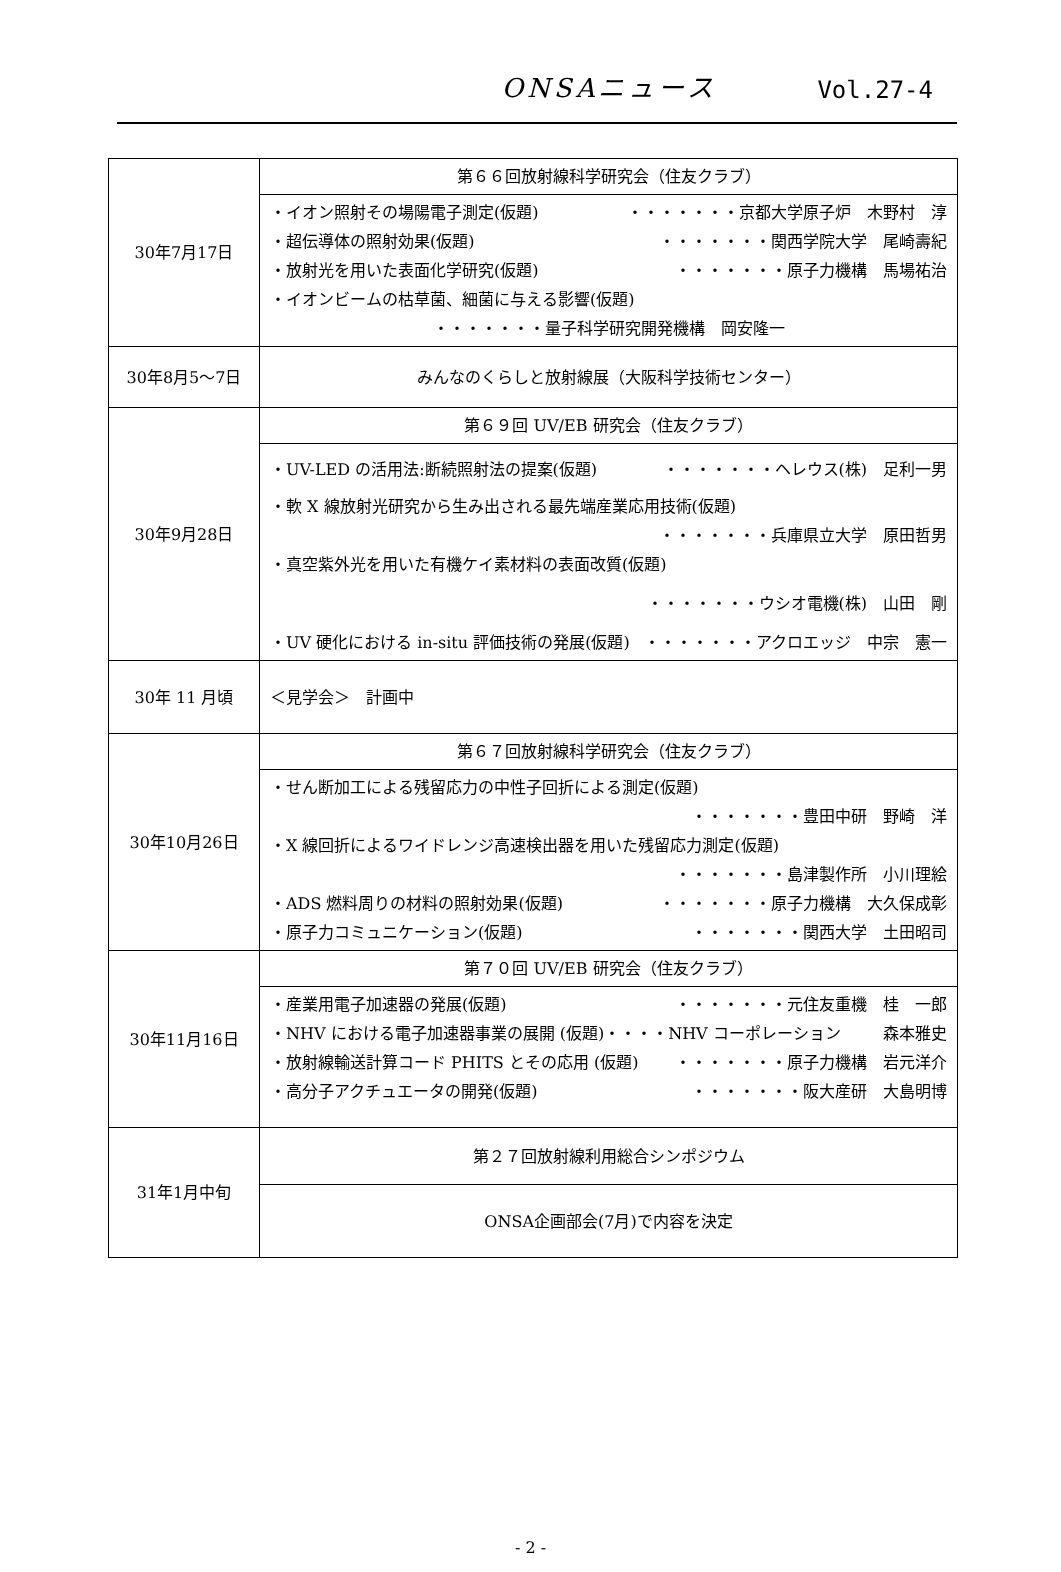ONSAニュース Vol.27-4
| 30年7月17日 | 第６６回放射線科学研究会（住友クラブ） |
| | ・イオン照射その場陽電子測定(仮題) ・・・・・・・京都大学原子炉 木野村 淳 ・超伝導体の照射効果(仮題) ・・・・・・・関西学院大学 尾崎壽紀 ・放射光を用いた表面化学研究(仮題) ・・・・・・・原子力機構 馬場祐治 ・イオンビームの枯草菌、細菌に与える影響(仮題) ・・・・・・・量子科学研究開発機構 岡安隆一 |
| 30年8月5～7日 | みんなのくらしと放射線展（大阪科学技術センター） |
| 30年9月28日 | 第６９回 UV/EB 研究会（住友クラブ） |
| | ・UV-LED の活用法:断続照射法の提案(仮題) ・・・・・・・ヘレウス(株) 足利一男 ・軟 X 線放射光研究から生み出される最先端産業応用技術(仮題) ・・・・・・・兵庫県立大学 原田哲男 ・真空紫外光を用いた有機ケイ素材料の表面改質(仮題) ・・・・・・・ウシオ電機(株) 山田 剛 ・UV 硬化における in-situ 評価技術の発展(仮題) ・・・・・・・アクロエッジ 中宗 憲一 |
| 30年 11 月頃 | ＜見学会＞ 計画中 |
| 30年10月26日 | 第６７回放射線科学研究会（住友クラブ） |
| | ・せん断加工による残留応力の中性子回折による測定(仮題) ・・・・・・・豊田中研 野崎 洋 ・X 線回折によるワイドレンジ高速検出器を用いた残留応力測定(仮題) ・・・・・・・島津製作所 小川理絵 ・ADS 燃料周りの材料の照射効果(仮題) ・・・・・・・原子力機構 大久保成彰 ・原子力コミュニケーション(仮題) ・・・・・・・関西大学 土田昭司 |
| 30年11月16日 | 第７０回 UV/EB 研究会（住友クラブ） |
| | ・産業用電子加速器の発展(仮題) ・・・・・・・元住友重機 桂 一郎 ・NHV における電子加速器事業の展開 (仮題)・・・・NHV コーポレーション 森本雅史 ・放射線輸送計算コード PHITS とその応用 (仮題) ・・・・・・・原子力機構 岩元洋介 ・高分子アクチュエータの開発(仮題) ・・・・・・・阪大産研 大島明博 |
| 31年1月中旬 | 第２７回放射線利用総合シンポジウム |
| | ONSA企画部会(7月)で内容を決定 |
- 2 -